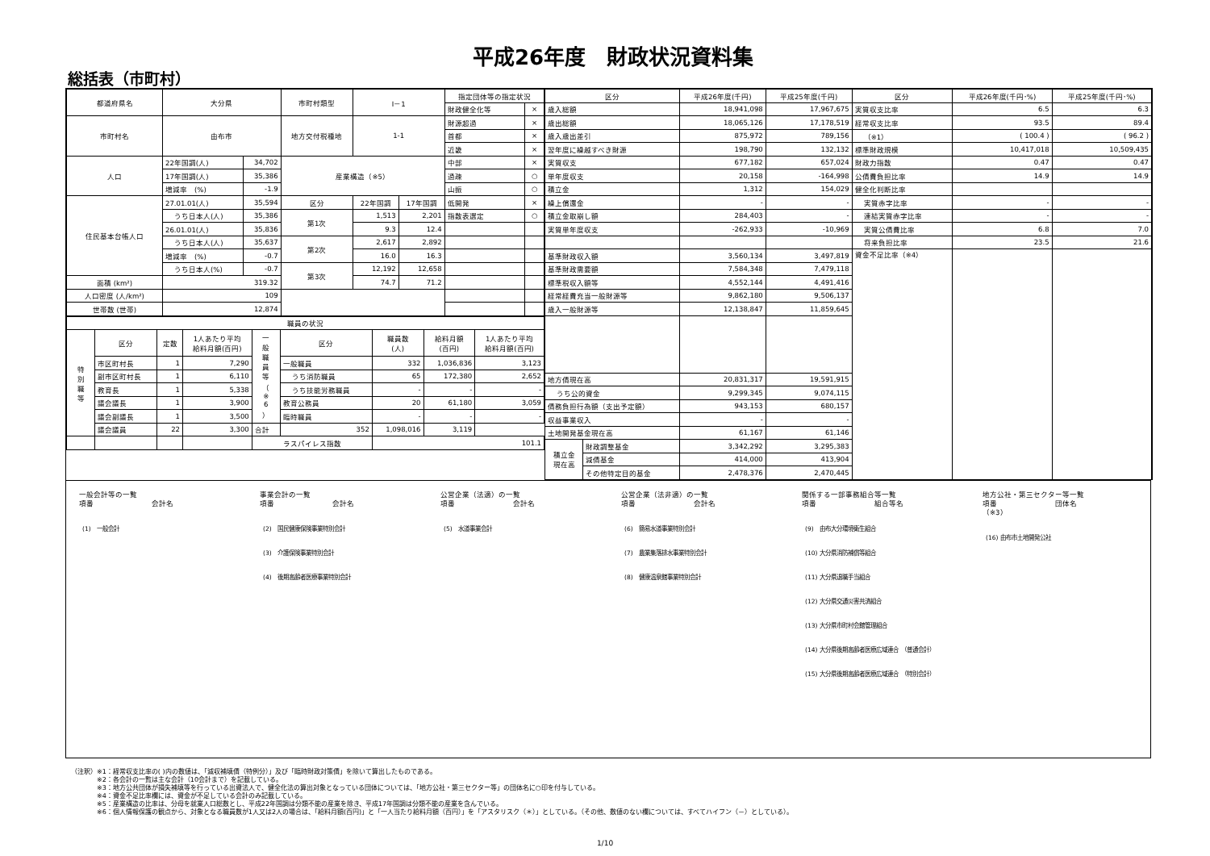平成26年度　財政状況資料集
総括表（市町村）
| 都道府県名 | 大分県 | | 市町村類型 | Ⅰ－1 | | 指定団体等の指定状況 | |
| | | | | | | 財政健全化等 | × |
| 市町村名 | 由布市 | | 地方交付税種地 | 1-1 | | 財源超過 | × |
| | | | | | | 首都 | × |
| | | | | | | 近畿 | × |
| 人口 | 22年国調(人) | 34,702 | 産業構造（※5） | | | 中部 | × |
| | 17年国調(人) | 35,386 | | | | 過疎 | ○ |
| | 増減率 (%) | -1.9 | | | | 山振 | ○ |
| 住民基本台帳人口 | 27.01.01(人) | 35,594 | 区分 | 22年国調 | 17年国調 | 低開発 | × |
| | うち日本人(人) | 35,386 | 第1次 | 1,513 | 2,201 | 指数表選定 | ○ |
| | 26.01.01(人) | 35,836 | | 9.3 | 12.4 | | |
| | うち日本人(人) | 35,637 | 第2次 | 2,617 | 2,892 | | |
| | 増減率 (%) | -0.7 | | 16.0 | 16.3 | | |
| | うち日本人(%) | -0.7 | 第3次 | 12,192 | 12,658 | | |
| 面積 (km²) | 319.32 | | | 74.7 | 71.2 | | |
| 人口密度 (人/km²) | 109 | | | | | | |
| 世帯数 (世帯) | 12,874 | | | | | | |
| 職員の状況 | | | | | | | | |
| 特 別 職 等 | 区分 | 定数 | 1人あたり平均 給料月額(百円) | 一 般 職 員 等 （ ※ 6 ） | 区分 | 職員数 (人) | 給料月額 (百円) | 1人あたり平均 給料月額(百円) |
| | 市区町村長 | 1 | 7,290 | | 一般職員 | 332 | 1,036,836 | 3,123 |
| | 副市区町村長 | 1 | 6,110 | | うち消防職員 | 65 | 172,380 | 2,652 |
| | 教育長 | 1 | 5,338 | | うち技能労務職員 | - | - | - |
| | 議会議長 | 1 | 3,900 | | 教育公務員 | 20 | 61,180 | 3,059 |
| | 議会副議長 | 1 | 3,500 | | 臨時職員 | - | - | - |
| | 議会議員 | 22 | 3,300 | 合計 | 352 | 1,098,016 | 3,119 | |
| | | | | ラスパイレス指数 | | 101.1 | | |
| 区分 | | 平成26年度(千円) | 平成25年度(千円) | 区分 | 平成26年度(千円･%) | 平成25年度(千円･%) |
| 歳入総額 | | 18,941,098 | 17,967,675 | 実質収支比率 | 6.5 | 6.3 |
| 歳出総額 | | 18,065,126 | 17,178,519 | 経常収支比率 | 93.5 | 89.4 |
| 歳入歳出差引 | | 875,972 | 789,156 | （※1） | ( 100.4 ) | ( 96.2 ) |
| 翌年度に繰越すべき財源 | | 198,790 | 132,132 | 標準財政規模 | 10,417,018 | 10,509,435 |
| 実質収支 | | 677,182 | 657,024 | 財政力指数 | 0.47 | 0.47 |
| 単年度収支 | | 20,158 | -164,998 | 公債費負担比率 | 14.9 | 14.9 |
| 積立金 | | 1,312 | 154,029 | 健全化判断比率 | | |
| 繰上償還金 | | - | - | 実質赤字比率 | - | - |
| 積立金取崩し額 | | 284,403 | - | 連結実質赤字比率 | - | - |
| 実質単年度収支 | | -262,933 | -10,969 | 実質公債費比率 | 6.8 | 7.0 |
| | | | | 将来負担比率 | 23.5 | 21.6 |
| 基準財政収入額 | | 3,560,134 | 3,497,819 | 資金不足比率（※4） | | |
| 基準財政需要額 | | 7,584,348 | 7,479,118 | | | |
| 標準税収入額等 | | 4,552,144 | 4,491,416 | | | |
| 経常経費充当一般財源等 | | 9,862,180 | 9,506,137 | | | |
| 歳入一般財源等 | | 12,138,847 | 11,859,645 | | | |
| 地方債現在高 | | 20,831,317 | 19,591,915 | | | |
| うち公的資金 | | 9,299,345 | 9,074,115 | | | |
| 債務負担行為額（支出予定額） | | 943,153 | 680,157 | | | |
| 収益事業収入 | | - | - | | | |
| 土地開発基金現在高 | | 61,167 | 61,146 | | | |
| 積立金 現在高 | 財政調整基金 | 3,342,292 | 3,295,383 | | | |
| | 減債基金 | 414,000 | 413,904 | | | |
| | その他特定目的基金 | 2,478,376 | 2,470,445 | | | |
一般会計等の一覧
項番　　　　　　　　会計名
(1)　一般会計
事業会計の一覧
項番　　　　　　　　会計名
(2)　国民健康保険事業特別会計
(3)　介護保険事業特別会計
(4)　後期高齢者医療事業特別会計
公営企業（法適）の一覧
項番　　　　　　　　会計名
(5)　水道事業会計
公営企業（法非適）の一覧
項番　　　　　　　　会計名
(6)　簡易水道事業特別会計
(7)　農業集落排水事業特別会計
(8)　健康温泉館事業特別会計
関係する一部事務組合等一覧
項番　　　　　　　　組合等名
(9)　由布大分環境衛生組合
(10) 大分県消防補償等組合
(11) 大分県退職手当組合
(12) 大分県交通災害共済組合
(13) 大分県市町村会館管理組合
(14) 大分県後期高齢者医療広域連合　（普通会計）
(15) 大分県後期高齢者医療広域連合　（特別会計）
地方公社・第三セクター等一覧
項番　　　　　　　　団体名　　　　　　　　（※3）
(16) 由布市土地開発公社
（注釈）※1：経常収支比率の( )内の数値は、「減収補填債（特例分）」及び「臨時財政対策債」を除いて算出したものである。
　　　　※2：各会計の一覧は主な会計（10会計まで）を記載している。
　　　　※3：地方公共団体が損失補填等を行っている出資法人で、健全化法の算出対象となっている団体については、「地方公社・第三セクター等」の団体名に○印を付与している。
　　　　※4：資金不足比率欄には、資金が不足している会計のみ記載している。
　　　　※5：産業構造の比率は、分母を就業人口総数とし、平成22年国調は分類不能の産業を除き、平成17年国調は分類不能の産業を含んでいる。
　　　　※6：個人情報保護の観点から、対象となる職員数が1人又は2人の場合は、「給料月額(百円)」と「一人当たり給料月額（百円）」を「アスタリスク（＊）」としている。（その他、数値のない欄については、すべてハイフン（－）としている）。
1/10